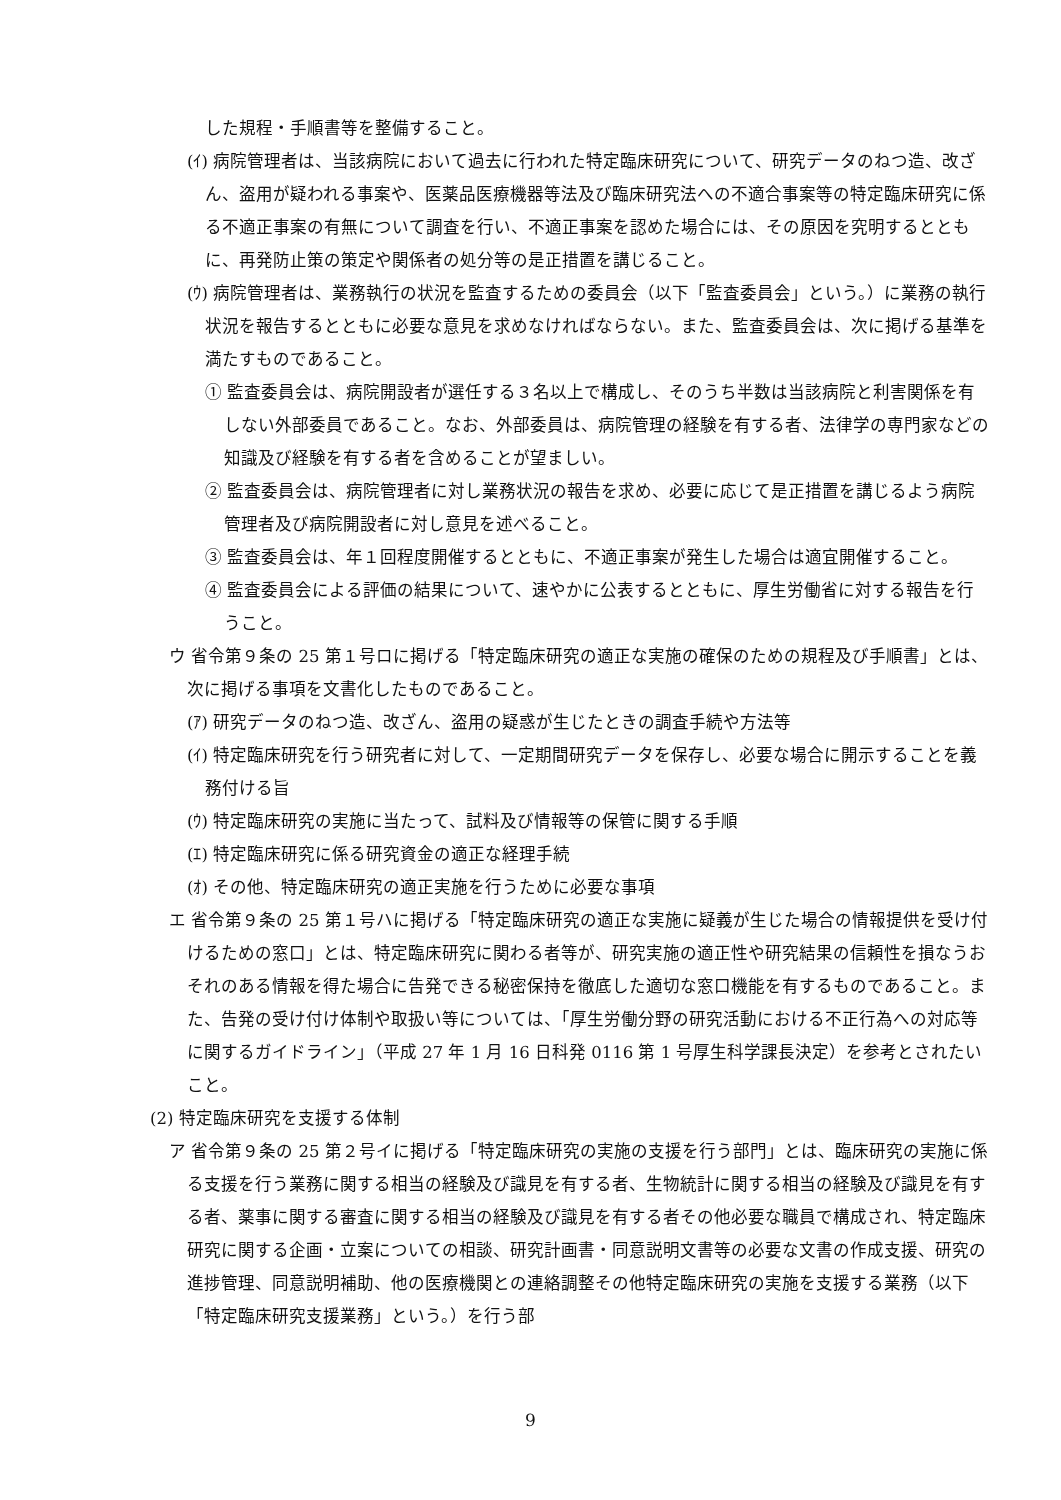した規程・手順書等を整備すること。
(ｲ) 病院管理者は、当該病院において過去に行われた特定臨床研究について、研究データのねつ造、改ざん、盗用が疑われる事案や、医薬品医療機器等法及び臨床研究法への不適合事案等の特定臨床研究に係る不適正事案の有無について調査を行い、不適正事案を認めた場合には、その原因を究明するとともに、再発防止策の策定や関係者の処分等の是正措置を講じること。
(ｳ) 病院管理者は、業務執行の状況を監査するための委員会（以下「監査委員会」という。）に業務の執行状況を報告するとともに必要な意見を求めなければならない。また、監査委員会は、次に掲げる基準を満たすものであること。
① 監査委員会は、病院開設者が選任する３名以上で構成し、そのうち半数は当該病院と利害関係を有しない外部委員であること。なお、外部委員は、病院管理の経験を有する者、法律学の専門家などの知識及び経験を有する者を含めることが望ましい。
② 監査委員会は、病院管理者に対し業務状況の報告を求め、必要に応じて是正措置を講じるよう病院管理者及び病院開設者に対し意見を述べること。
③ 監査委員会は、年１回程度開催するとともに、不適正事案が発生した場合は適宜開催すること。
④ 監査委員会による評価の結果について、速やかに公表するとともに、厚生労働省に対する報告を行うこと。
ウ 省令第９条の 25 第１号ロに掲げる「特定臨床研究の適正な実施の確保のための規程及び手順書」とは、次に掲げる事項を文書化したものであること。
(ｱ) 研究データのねつ造、改ざん、盗用の疑惑が生じたときの調査手続や方法等
(ｲ) 特定臨床研究を行う研究者に対して、一定期間研究データを保存し、必要な場合に開示することを義務付ける旨
(ｳ) 特定臨床研究の実施に当たって、試料及び情報等の保管に関する手順
(ｴ) 特定臨床研究に係る研究資金の適正な経理手続
(ｵ) その他、特定臨床研究の適正実施を行うために必要な事項
エ 省令第９条の 25 第１号ハに掲げる「特定臨床研究の適正な実施に疑義が生じた場合の情報提供を受け付けるための窓口」とは、特定臨床研究に関わる者等が、研究実施の適正性や研究結果の信頼性を損なうおそれのある情報を得た場合に告発できる秘密保持を徹底した適切な窓口機能を有するものであること。また、告発の受け付け体制や取扱い等については、「厚生労働分野の研究活動における不正行為への対応等に関するガイドライン」（平成 27 年 1 月 16 日科発 0116 第 1 号厚生科学課長決定）を参考とされたいこと。
(2) 特定臨床研究を支援する体制
ア 省令第９条の 25 第２号イに掲げる「特定臨床研究の実施の支援を行う部門」とは、臨床研究の実施に係る支援を行う業務に関する相当の経験及び識見を有する者、生物統計に関する相当の経験及び識見を有する者、薬事に関する審査に関する相当の経験及び識見を有する者その他必要な職員で構成され、特定臨床研究に関する企画・立案についての相談、研究計画書・同意説明文書等の必要な文書の作成支援、研究の進捗管理、同意説明補助、他の医療機関との連絡調整その他特定臨床研究の実施を支援する業務（以下「特定臨床研究支援業務」という。）を行う部
9